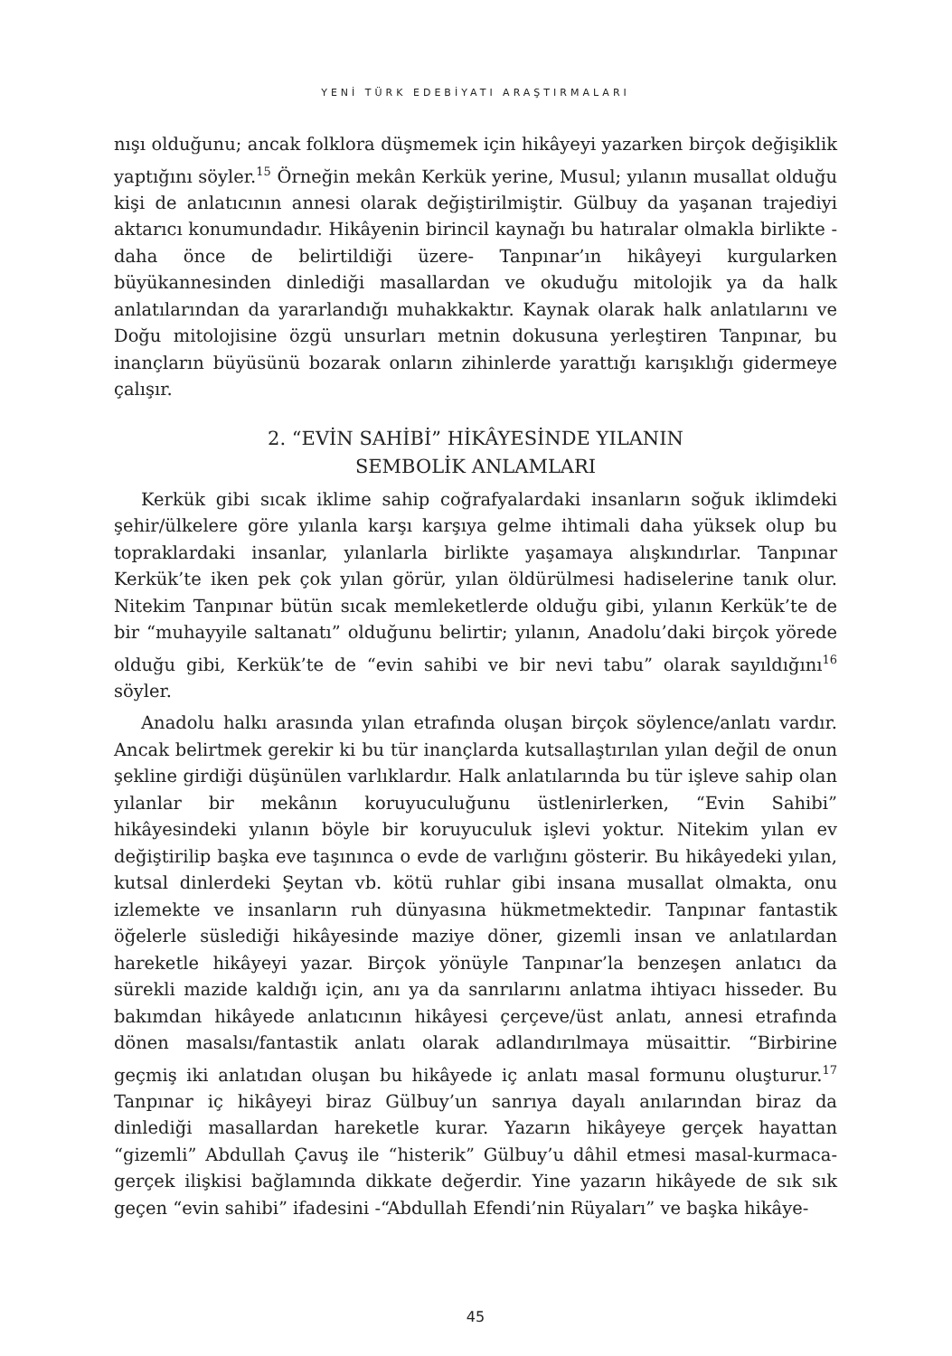YENİ TÜRK EDEBİYATI ARAŞTIRMALARI
nışı olduğunu; ancak folklora düşmemek için hikâyeyi yazarken birçok değişiklik yaptığını söyler.<sup>15</sup> Örneğin mekân Kerkük yerine, Musul; yılanın musallat olduğu kişi de anlatıcının annesi olarak değiştirilmiştir. Gülbuy da yaşanan trajediyi aktarıcı konumundadır. Hikâyenin birincil kaynağı bu hatıralar olmakla birlikte -daha önce de belirtildiği üzere- Tanpınar’ın hikâyeyi kurgularken büyükannesinden dinlediği masallardan ve okuduğu mitolojik ya da halk anlatılarından da yararlandığı muhakkaktır. Kaynak olarak halk anlatılarını ve Doğu mitolojisine özgü unsurları metnin dokusuna yerleştiren Tanpınar, bu inançların büyüsünü bozarak onların zihinlerde yarattığı karışıklığı gidermeye çalışır.
2. “EVİN SAHİBİ” HİKÂYESİNDE YILANIN
SEMBOLİK ANLAMLARI
Kerkük gibi sıcak iklime sahip coğrafyalardaki insanların soğuk iklimdeki şehir/ülkelere göre yılanla karşı karşıya gelme ihtimali daha yüksek olup bu topraklardaki insanlar, yılanlarla birlikte yaşamaya alışkındırlar. Tanpınar Kerkük’te iken pek çok yılan görür, yılan öldürülmesi hadiselerine tanık olur. Nitekim Tanpınar bütün sıcak memleketlerde olduğu gibi, yılanın Kerkük’te de bir “muhayyile saltanatı” olduğunu belirtir; yılanın, Anadolu’daki birçok yörede olduğu gibi, Kerkük’te de “evin sahibi ve bir nevi tabu” olarak sayıldığını<sup>16</sup> söyler.
Anadolu halkı arasında yılan etrafında oluşan birçok söylence/anlatı vardır. Ancak belirtmek gerekir ki bu tür inançlarda kutsallaştırılan yılan değil de onun şekline girdiği düşünülen varlıklardır. Halk anlatılarında bu tür işleve sahip olan yılanlar bir mekânın koruyuculuğunu üstlenirlerken, “Evin Sahibi” hikâyesindeki yılanın böyle bir koruyuculuk işlevi yoktur. Nitekim yılan ev değiştirilip başka eve taşınınca o evde de varlığını gösterir. Bu hikâyedeki yılan, kutsal dinlerdeki Şeytan vb. kötü ruhlar gibi insana musallat olmakta, onu izlemekte ve insanların ruh dünyasına hükmetmektedir. Tanpınar fantastik öğelerle süslediği hikâyesinde maziye döner, gizemli insan ve anlatılardan hareketle hikâyeyi yazar. Birçok yönüyle Tanpınar’la benzeşen anlatıcı da sürekli mazide kaldığı için, anı ya da sanrılarını anlatma ihtiyacı hisseder. Bu bakımdan hikâyede anlatıcının hikâyesi çerçeve/üst anlatı, annesi etrafında dönen masalsı/fantastik anlatı olarak adlandırılmaya müsaittir. “Birbirine geçmiş iki anlatıdan oluşan bu hikâyede iç anlatı masal formunu oluşturur.<sup>17</sup> Tanpınar iç hikâyeyi biraz Gülbuy’un sanrıya dayalı anılarından biraz da dinlediği masallardan hareketle kurar. Yazarın hikâyeye gerçek hayattan “gizemli” Abdullah Çavuş ile “histerik” Gülbuy’u dâhil etmesi masal-kurmaca-gerçek ilişkisi bağlamında dikkate değerdir. Yine yazarın hikâyede de sık sık geçen “evin sahibi” ifadesini -“Abdullah Efendi’nin Rüyaları” ve başka hikâye-
45